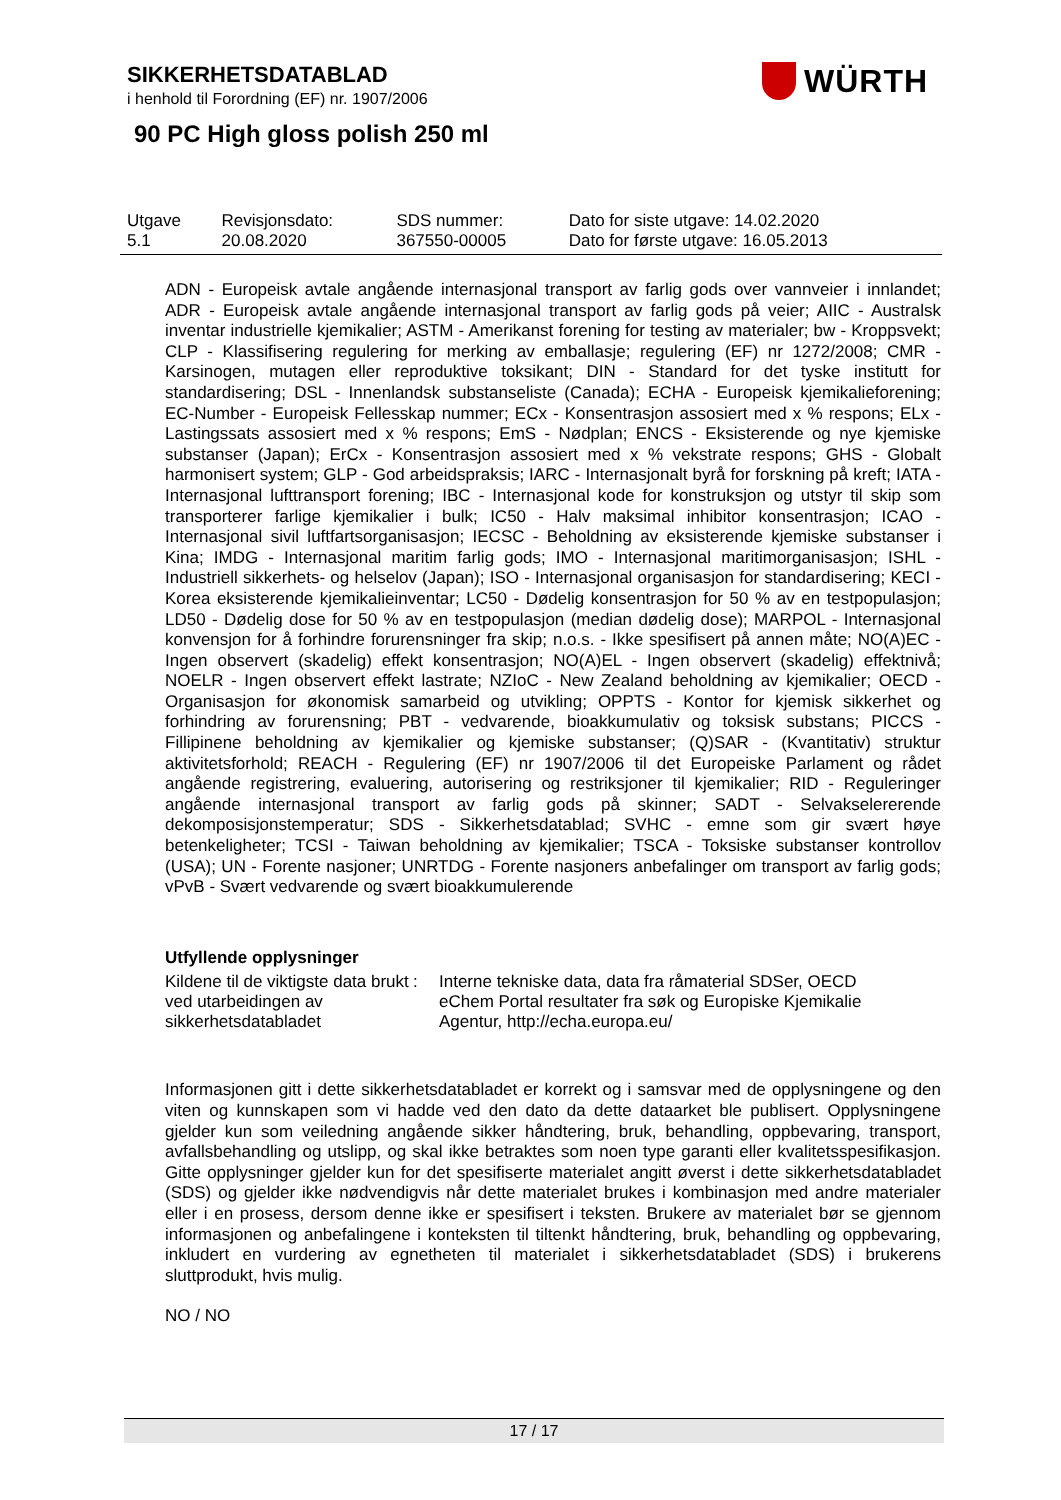SIKKERHETSDATABLAD
i henhold til Forordning (EF) nr. 1907/2006
WÜRTH
90 PC High gloss polish 250 ml
| Utgave 5.1 | Revisjonsdato: 20.08.2020 | SDS nummer: 367550-00005 | Dato for siste utgave: 14.02.2020 Dato for første utgave: 16.05.2013 |
ADN - Europeisk avtale angående internasjonal transport av farlig gods over vannveier i innlandet; ADR - Europeisk avtale angående internasjonal transport av farlig gods på veier; AIIC - Australsk inventar industrielle kjemikalier; ASTM - Amerikanst forening for testing av materialer; bw - Kroppsvekt; CLP - Klassifisering regulering for merking av emballasje; regulering (EF) nr 1272/2008; CMR - Karsinogen, mutagen eller reproduktive toksikant; DIN - Standard for det tyske institutt for standardisering; DSL - Innenlandsk substanseliste (Canada); ECHA - Europeisk kjemikalieforening; EC-Number - Europeisk Fellesskap nummer; ECx - Konsentrasjon assosiert med x % respons; ELx - Lastingssats assosiert med x % respons; EmS - Nødplan; ENCS - Eksisterende og nye kjemiske substanser (Japan); ErCx - Konsentrasjon assosiert med x % vekstrate respons; GHS - Globalt harmonisert system; GLP - God arbeidspraksis; IARC - Internasjonalt byrå for forskning på kreft; IATA - Internasjonal lufttransport forening; IBC - Internasjonal kode for konstruksjon og utstyr til skip som transporterer farlige kjemikalier i bulk; IC50 - Halv maksimal inhibitor konsentrasjon; ICAO - Internasjonal sivil luftfartsorganisasjon; IECSC - Beholdning av eksisterende kjemiske substanser i Kina; IMDG - Internasjonal maritim farlig gods; IMO - Internasjonal maritimorganisasjon; ISHL - Industriell sikkerhets- og helselov (Japan); ISO - Internasjonal organisasjon for standardisering; KECI - Korea eksisterende kjemikalieinventar; LC50 - Dødelig konsentrasjon for 50 % av en testpopulasjon; LD50 - Dødelig dose for 50 % av en testpopulasjon (median dødelig dose); MARPOL - Internasjonal konvensjon for å forhindre forurensninger fra skip; n.o.s. - Ikke spesifisert på annen måte; NO(A)EC - Ingen observert (skadelig) effekt konsentrasjon; NO(A)EL - Ingen observert (skadelig) effektnivå; NOELR - Ingen observert effekt lastrate; NZIoC - New Zealand beholdning av kjemikalier; OECD - Organisasjon for økonomisk samarbeid og utvikling; OPPTS - Kontor for kjemisk sikkerhet og forhindring av forurensning; PBT - vedvarende, bioakkumulativ og toksisk substans; PICCS - Fillipinene beholdning av kjemikalier og kjemiske substanser; (Q)SAR - (Kvantitativ) struktur aktivitetsforhold; REACH - Regulering (EF) nr 1907/2006 til det Europeiske Parlament og rådet angående registrering, evaluering, autorisering og restriksjoner til kjemikalier; RID - Reguleringer angående internasjonal transport av farlig gods på skinner; SADT - Selvakselererende dekomposisjonstemperatur; SDS - Sikkerhetsdatablad; SVHC - emne som gir svært høye betenkeligheter; TCSI - Taiwan beholdning av kjemikalier; TSCA - Toksiske substanser kontrollov (USA); UN - Forente nasjoner; UNRTDG - Forente nasjoners anbefalinger om transport av farlig gods; vPvB - Svært vedvarende og svært bioakkumulerende
Utfyllende opplysninger
| Kildene til de viktigste data brukt ved utarbeidingen av sikkerhetsdatabladet | : | Interne tekniske data, data fra råmaterial SDSer, OECD eChem Portal resultater fra søk og Europiske Kjemikalie Agentur, http://echa.europa.eu/ |
Informasjonen gitt i dette sikkerhetsdatabladet er korrekt og i samsvar med de opplysningene og den viten og kunnskapen som vi hadde ved den dato da dette dataarket ble publisert. Opplysningene gjelder kun som veiledning angående sikker håndtering, bruk, behandling, oppbevaring, transport, avfallsbehandling og utslipp, og skal ikke betraktes som noen type garanti eller kvalitetsspesifikasjon. Gitte opplysninger gjelder kun for det spesifiserte materialet angitt øverst i dette sikkerhetsdatabladet (SDS) og gjelder ikke nødvendigvis når dette materialet brukes i kombinasjon med andre materialer eller i en prosess, dersom denne ikke er spesifisert i teksten. Brukere av materialet bør se gjennom informasjonen og anbefalingene i konteksten til tiltenkt håndtering, bruk, behandling og oppbevaring, inkludert en vurdering av egnetheten til materialet i sikkerhetsdatabladet (SDS) i brukerens sluttprodukt, hvis mulig.
NO / NO
17 / 17